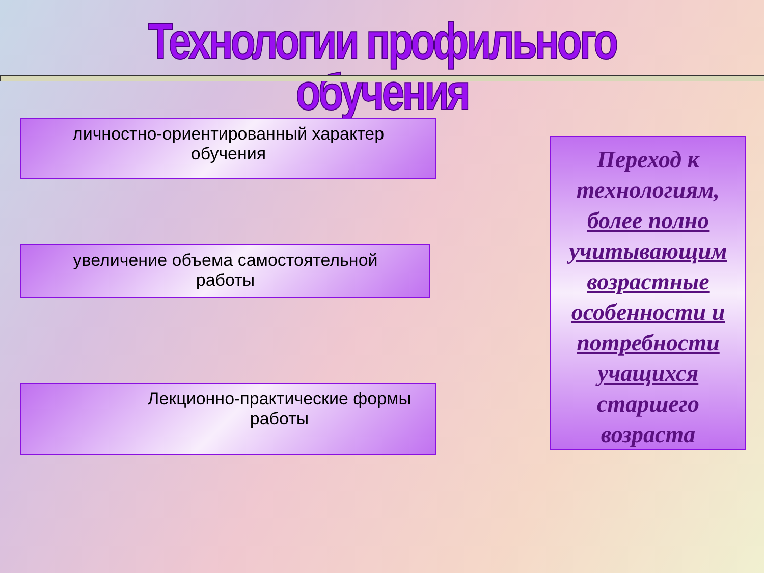Технологии профильного обучения
личностно-ориентированный характер
обучения
увеличение объема самостоятельной
работы
Лекционно-практические формы
работы
Переход к технологиям, более полно учитывающим возрастные особенности и потребности учащихся старшего возраста